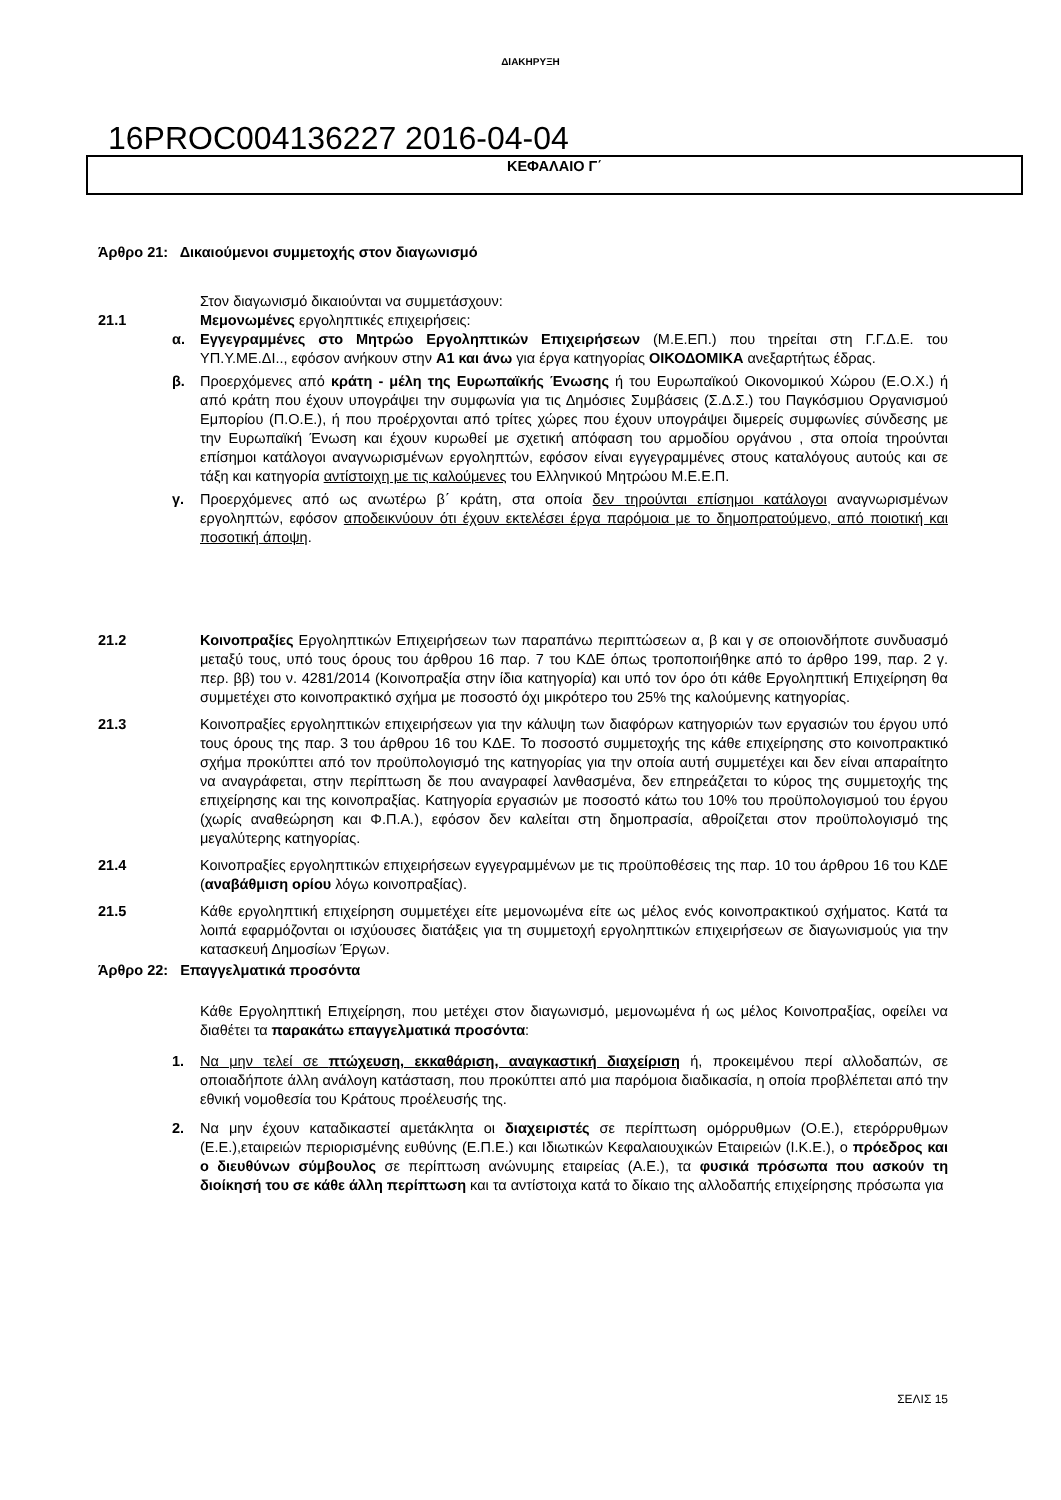ΔΙΑΚΗΡΥΞΗ
16PROC004136227 2016-04-04
ΚΕΦΑΛΑΙΟ Γ΄
Άρθρο 21: Δικαιούμενοι συμμετοχής στον διαγωνισμό
Στον διαγωνισμό δικαιούνται να συμμετάσχουν:
21.1 Μεμονωμένες εργοληπτικές επιχειρήσεις:
α. Εγγεγραμμένες στο Μητρώο Εργοληπτικών Επιχειρήσεων (Μ.Ε.ΕΠ.) που τηρείται στη Γ.Γ.Δ.Ε. του ΥΠ.Υ.ΜΕ.ΔΙ.., εφόσον ανήκουν στην Α1 και άνω για έργα κατηγορίας ΟΙΚΟΔΟΜΙΚΑ ανεξαρτήτως έδρας.
β. Προερχόμενες από κράτη - μέλη της Ευρωπαϊκής Ένωσης ή του Ευρωπαϊκού Οικονομικού Χώρου (Ε.Ο.Χ.) ή από κράτη που έχουν υπογράψει την συμφωνία για τις Δημόσιες Συμβάσεις (Σ.Δ.Σ.) του Παγκόσμιου Οργανισμού Εμπορίου (Π.Ο.Ε.), ή που προέρχονται από τρίτες χώρες που έχουν υπογράψει διμερείς συμφωνίες σύνδεσης με την Ευρωπαϊκή Ένωση και έχουν κυρωθεί με σχετική απόφαση του αρμοδίου οργάνου , στα οποία τηρούνται επίσημοι κατάλογοι αναγνωρισμένων εργοληπτών, εφόσον είναι εγγεγραμμένες στους καταλόγους αυτούς και σε τάξη και κατηγορία αντίστοιχη με τις καλούμενες του Ελληνικού Μητρώου Μ.Ε.Ε.Π.
γ. Προερχόμενες από ως ανωτέρω β΄ κράτη, στα οποία δεν τηρούνται επίσημοι κατάλογοι αναγνωρισμένων εργοληπτών, εφόσον αποδεικνύουν ότι έχουν εκτελέσει έργα παρόμοια με το δημοπρατούμενο, από ποιοτική και ποσοτική άποψη.
21.2 Κοινοπραξίες Εργοληπτικών Επιχειρήσεων των παραπάνω περιπτώσεων α, β και γ σε οποιονδήποτε συνδυασμό μεταξύ τους, υπό τους όρους του άρθρου 16 παρ. 7 του ΚΔΕ όπως τροποποιήθηκε από το άρθρο 199, παρ. 2 γ. περ. ββ) του ν. 4281/2014 (Κοινοπραξία στην ίδια κατηγορία) και υπό τον όρο ότι κάθε Εργοληπτική Επιχείρηση θα συμμετέχει στο κοινοπρακτικό σχήμα με ποσοστό όχι μικρότερο του 25% της καλούμενης κατηγορίας.
21.3 Κοινοπραξίες εργοληπτικών επιχειρήσεων για την κάλυψη των διαφόρων κατηγοριών των εργασιών του έργου υπό τους όρους της παρ. 3 του άρθρου 16 του ΚΔΕ. Το ποσοστό συμμετοχής της κάθε επιχείρησης στο κοινοπρακτικό σχήμα προκύπτει από τον προϋπολογισμό της κατηγορίας για την οποία αυτή συμμετέχει και δεν είναι απαραίτητο να αναγράφεται, στην περίπτωση δε που αναγραφεί λανθασμένα, δεν επηρεάζεται το κύρος της συμμετοχής της επιχείρησης και της κοινοπραξίας. Κατηγορία εργασιών με ποσοστό κάτω του 10% του προϋπολογισμού του έργου (χωρίς αναθεώρηση και Φ.Π.Α.), εφόσον δεν καλείται στη δημοπρασία, αθροίζεται στον προϋπολογισμό της μεγαλύτερης κατηγορίας.
21.4 Κοινοπραξίες εργοληπτικών επιχειρήσεων εγγεγραμμένων με τις προϋποθέσεις της παρ. 10 του άρθρου 16 του ΚΔΕ (αναβάθμιση ορίου λόγω κοινοπραξίας).
21.5 Κάθε εργοληπτική επιχείρηση συμμετέχει είτε μεμονωμένα είτε ως μέλος ενός κοινοπρακτικού σχήματος. Κατά τα λοιπά εφαρμόζονται οι ισχύουσες διατάξεις για τη συμμετοχή εργοληπτικών επιχειρήσεων σε διαγωνισμούς για την κατασκευή Δημοσίων Έργων.
Άρθρο 22: Επαγγελματικά προσόντα
Κάθε Εργοληπτική Επιχείρηση, που μετέχει στον διαγωνισμό, μεμονωμένα ή ως μέλος Κοινοπραξίας, οφείλει να διαθέτει τα παρακάτω επαγγελματικά προσόντα:
1. Να μην τελεί σε πτώχευση, εκκαθάριση, αναγκαστική διαχείριση ή, προκειμένου περί αλλοδαπών, σε οποιαδήποτε άλλη ανάλογη κατάσταση, που προκύπτει από μια παρόμοια διαδικασία, η οποία προβλέπεται από την εθνική νομοθεσία του Κράτους προέλευσής της.
2. Να μην έχουν καταδικαστεί αμετάκλητα οι διαχειριστές σε περίπτωση ομόρρυθμων (Ο.Ε.), ετερόρρυθμων (Ε.Ε.),εταιρειών περιορισμένης ευθύνης (Ε.Π.Ε.) και Ιδιωτικών Κεφαλαιουχικών Εταιρειών (Ι.Κ.Ε.), ο πρόεδρος και ο διευθύνων σύμβουλος σε περίπτωση ανώνυμης εταιρείας (Α.Ε.), τα φυσικά πρόσωπα που ασκούν τη διοίκησή του σε κάθε άλλη περίπτωση και τα αντίστοιχα κατά το δίκαιο της αλλοδαπής επιχείρησης πρόσωπα για
ΣΕΛΙΣ 15